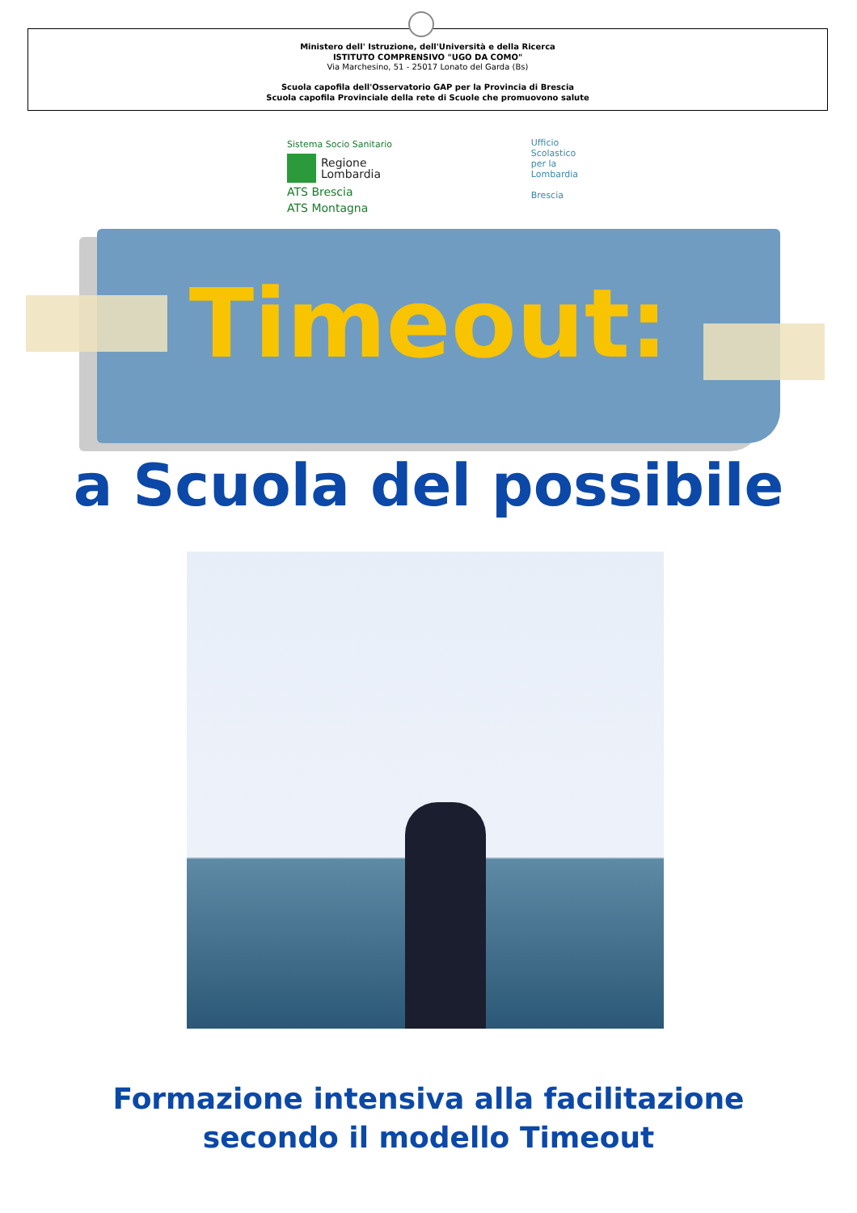Ministero dell' Istruzione, dell'Università e della Ricerca
ISTITUTO COMPRENSIVO "UGO DA COMO"
Via Marchesino, 51 - 25017 Lonato del Garda (Bs)
Scuola capofila dell'Osservatorio GAP per la Provincia di Brescia
Scuola capofila Provinciale della rete di Scuole che promuovono salute
Sistema Socio Sanitario
Regione
Lombardia
ATS Brescia
ATS Montagna
Ufficio
Scolastico
per la
Lombardia
Brescia
Timeout:
a Scuola del possibile
Formazione intensiva alla facilitazione
secondo il modello Timeout